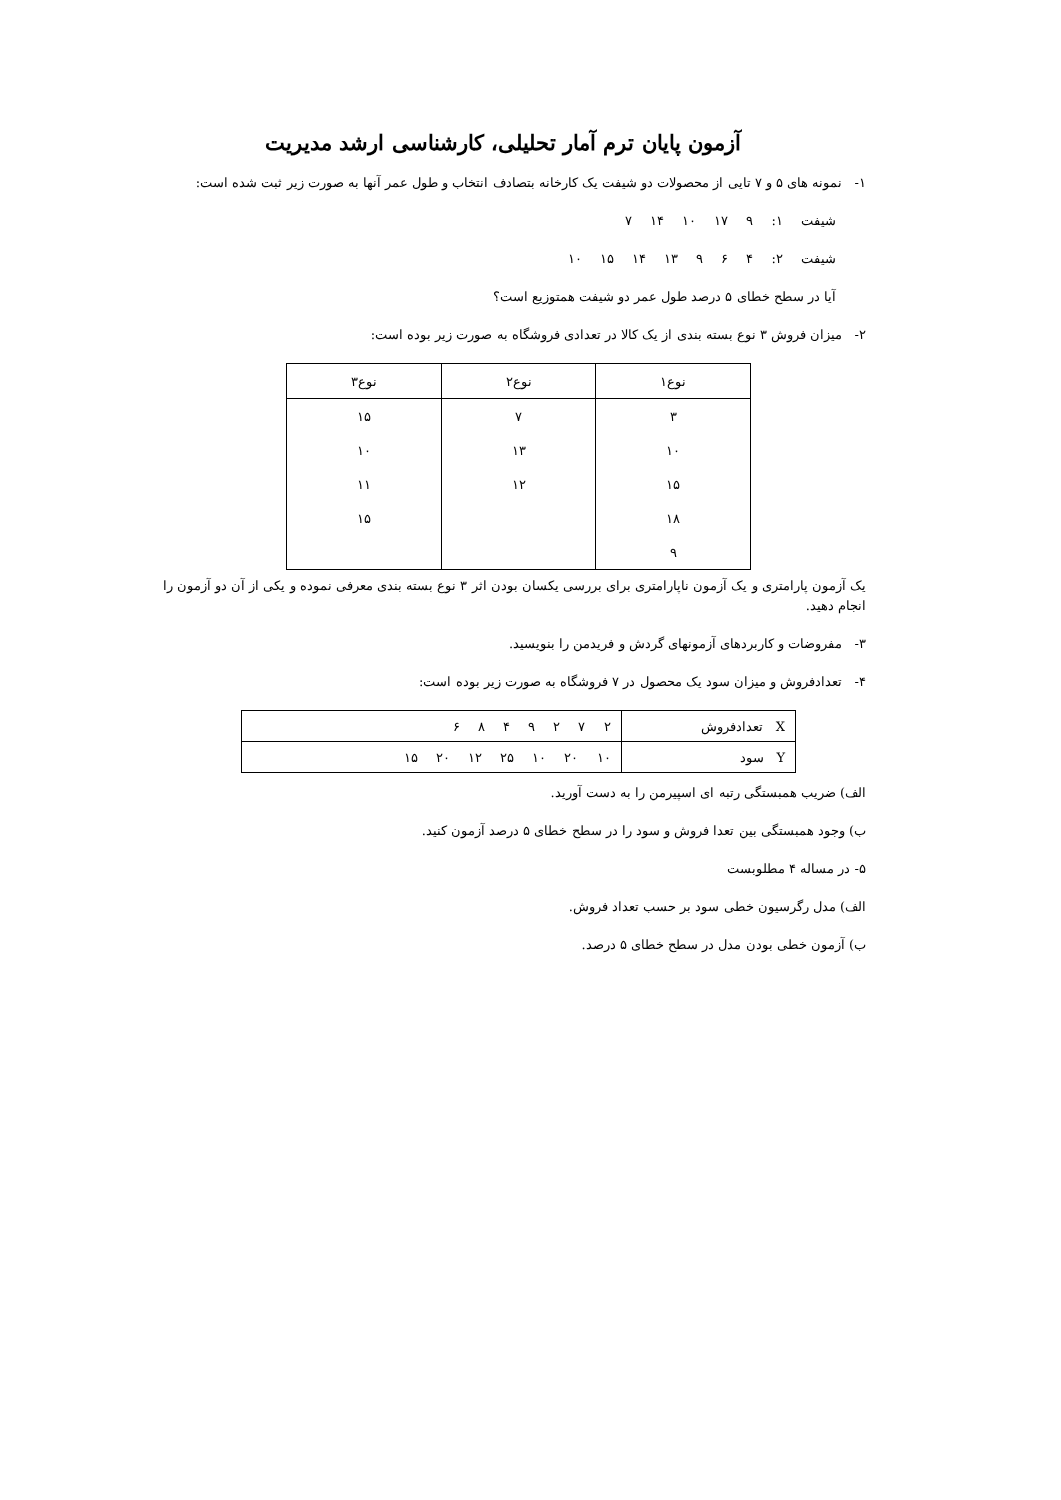آزمون پایان ترم آمار تحلیلی، کارشناسی ارشد مدیریت
۱- نمونه های ۵ و ۷ تایی از محصولات دو شیفت یک کارخانه بتصادف انتخاب و طول عمر آنها به صورت زیر ثبت شده است:
شیفت ۱: ۹ ۱۷ ۱۰ ۱۴ ۷
شیفت ۲: ۴ ۶ ۹ ۱۳ ۱۴ ۱۵ ۱۰
آیا در سطح خطای ۵ درصد طول عمر دو شیفت همتوزیع است؟
۲- میزان فروش ۳ نوع بسته بندی از یک کالا در تعدادی فروشگاه به صورت زیر بوده است:
| نوع۱ | نوع۲ | نوع۳ |
| --- | --- | --- |
| ۳ | ۷ | ۱۵ |
| ۱۰ | ۱۳ | ۱۰ |
| ۱۵ | ۱۲ | ۱۱ |
| ۱۸ | | ۱۵ |
| ۹ | | |
یک آزمون پارامتری و یک آزمون ناپارامتری برای بررسی یکسان بودن اثر ۳ نوع بسته بندی معرفی نموده و یکی از آن دو آزمون را انجام دهید.
۳- مفروضات و کاربردهای آزمونهای گردش و فریدمن را بنویسید.
۴- تعدادفروش و میزان سود یک محصول در ۷ فروشگاه به صورت زیر بوده است:
| X تعدادفروش | ۲ ۷ ۲ ۹ ۴ ۸ ۶ |
| Y سود | ۱۰ ۲۰ ۱۰ ۲۵ ۱۲ ۲۰ ۱۵ |
الف) ضریب همبستگی رتبه ای اسپیرمن را به دست آورید.
ب) وجود همبستگی بین تعدا فروش و سود را در سطح خطای ۵ درصد آزمون کنید.
۵- در مساله ۴ مطلوبست
الف) مدل رگرسیون خطی سود بر حسب تعداد فروش.
ب) آزمون خطی بودن مدل در سطح خطای ۵ درصد.